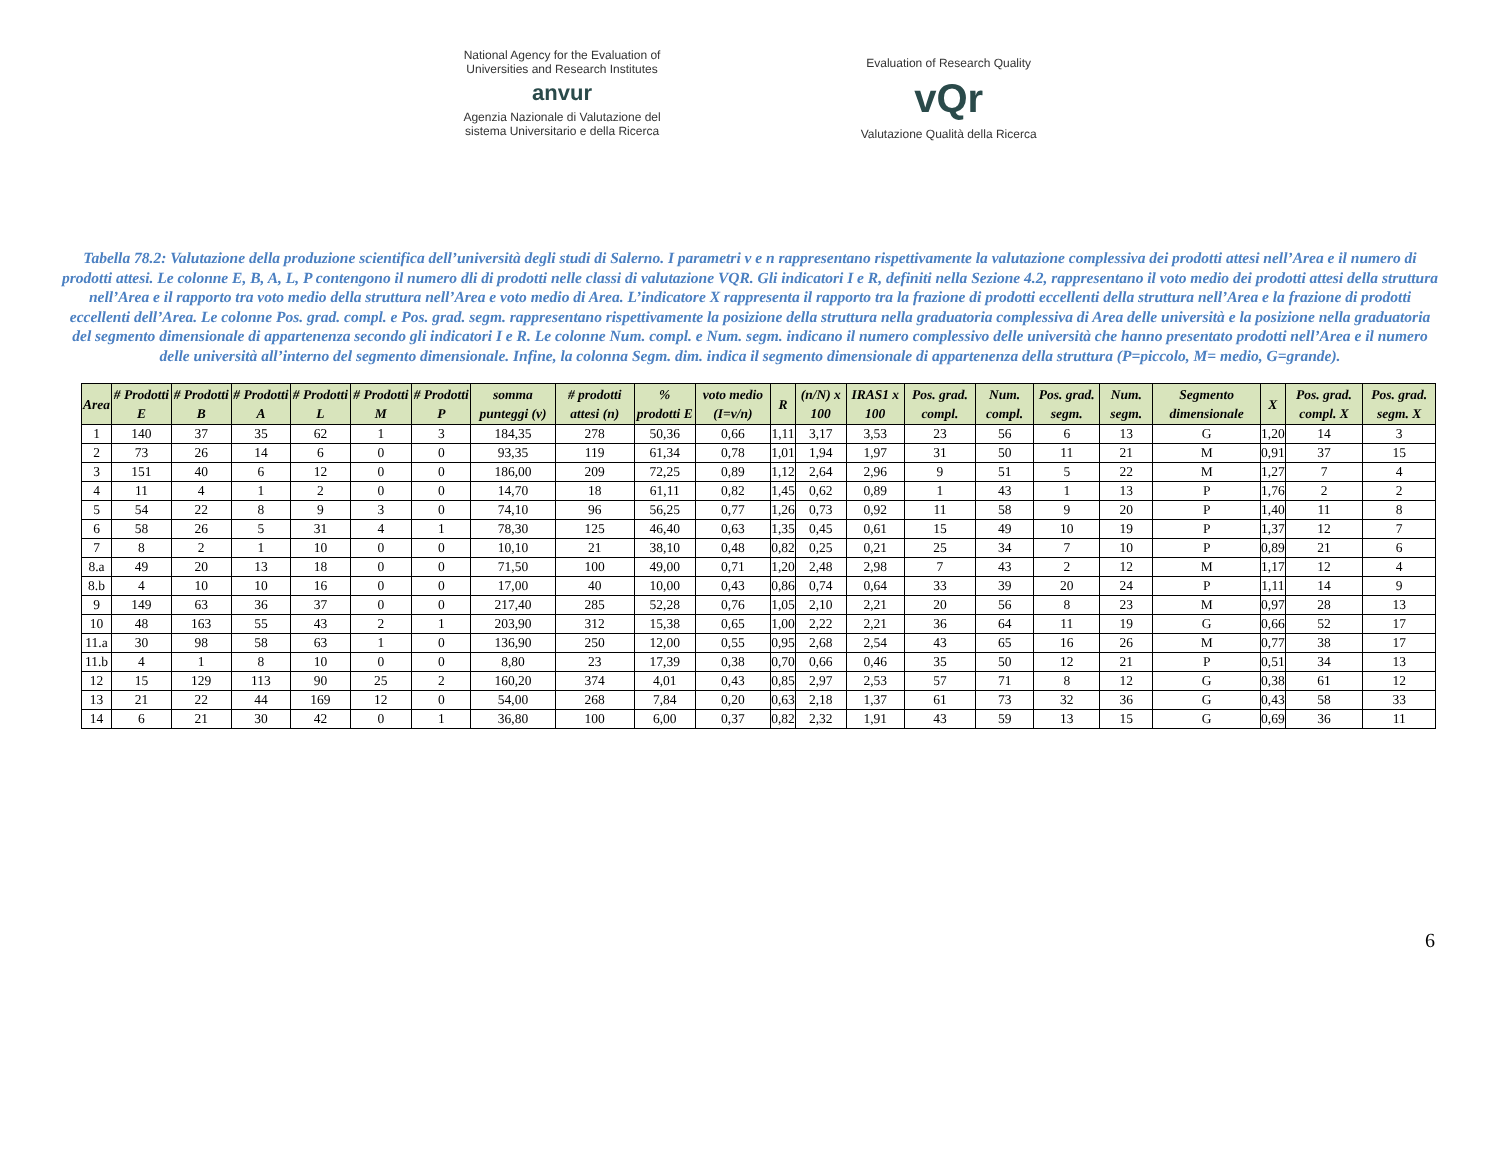National Agency for the Evaluation of
Universities and Research Institutes
anvur
Agenzia Nazionale di Valutazione del
sistema Universitario e della Ricerca
Evaluation of Research Quality
vQr
Valutazione Qualità della Ricerca
Tabella 78.2: Valutazione della produzione scientifica dell’università degli studi di Salerno. I parametri v e n rappresentano rispettivamente la valutazione complessiva dei prodotti attesi nell’Area e il numero di prodotti attesi. Le colonne E, B, A, L, P contengono il numero dli di prodotti nelle classi di valutazione VQR. Gli indicatori I e R, definiti nella Sezione 4.2, rappresentano il voto medio dei prodotti attesi della struttura nell’Area e il rapporto tra voto medio della struttura nell’Area e voto medio di Area. L’indicatore X rappresenta il rapporto tra la frazione di prodotti eccellenti della struttura nell’Area e la frazione di prodotti eccellenti dell’Area. Le colonne Pos. grad. compl. e Pos. grad. segm. rappresentano rispettivamente la posizione della struttura nella graduatoria complessiva di Area delle università e la posizione nella graduatoria del segmento dimensionale di appartenenza secondo gli indicatori I e R. Le colonne Num. compl. e Num. segm. indicano il numero complessivo delle università che hanno presentato prodotti nell’Area e il numero delle università all’interno del segmento dimensionale. Infine, la colonna Segm. dim. indica il segmento dimensionale di appartenenza della struttura (P=piccolo, M= medio, G=grande).
| Area | # Prodotti E | # Prodotti B | # Prodotti A | # Prodotti L | # Prodotti M | # Prodotti P | somma punteggi (v) | # prodotti attesi (n) | % prodotti E | voto medio (I=v/n) | R | (n/N) x 100 | IRAS1 x 100 | Pos. grad. compl. | Num. compl. | Pos. grad. segm. | Num. segm. | Segmento dimensionale | X | Pos. grad. compl. X | Pos. grad. segm. X |
| --- | --- | --- | --- | --- | --- | --- | --- | --- | --- | --- | --- | --- | --- | --- | --- | --- | --- | --- | --- | --- | --- |
| 1 | 140 | 37 | 35 | 62 | 1 | 3 | 184,35 | 278 | 50,36 | 0,66 | 1,11 | 3,17 | 3,53 | 23 | 56 | 6 | 13 | G | 1,20 | 14 | 3 |
| 2 | 73 | 26 | 14 | 6 | 0 | 0 | 93,35 | 119 | 61,34 | 0,78 | 1,01 | 1,94 | 1,97 | 31 | 50 | 11 | 21 | M | 0,91 | 37 | 15 |
| 3 | 151 | 40 | 6 | 12 | 0 | 0 | 186,00 | 209 | 72,25 | 0,89 | 1,12 | 2,64 | 2,96 | 9 | 51 | 5 | 22 | M | 1,27 | 7 | 4 |
| 4 | 11 | 4 | 1 | 2 | 0 | 0 | 14,70 | 18 | 61,11 | 0,82 | 1,45 | 0,62 | 0,89 | 1 | 43 | 1 | 13 | P | 1,76 | 2 | 2 |
| 5 | 54 | 22 | 8 | 9 | 3 | 0 | 74,10 | 96 | 56,25 | 0,77 | 1,26 | 0,73 | 0,92 | 11 | 58 | 9 | 20 | P | 1,40 | 11 | 8 |
| 6 | 58 | 26 | 5 | 31 | 4 | 1 | 78,30 | 125 | 46,40 | 0,63 | 1,35 | 0,45 | 0,61 | 15 | 49 | 10 | 19 | P | 1,37 | 12 | 7 |
| 7 | 8 | 2 | 1 | 10 | 0 | 0 | 10,10 | 21 | 38,10 | 0,48 | 0,82 | 0,25 | 0,21 | 25 | 34 | 7 | 10 | P | 0,89 | 21 | 6 |
| 8.a | 49 | 20 | 13 | 18 | 0 | 0 | 71,50 | 100 | 49,00 | 0,71 | 1,20 | 2,48 | 2,98 | 7 | 43 | 2 | 12 | M | 1,17 | 12 | 4 |
| 8.b | 4 | 10 | 10 | 16 | 0 | 0 | 17,00 | 40 | 10,00 | 0,43 | 0,86 | 0,74 | 0,64 | 33 | 39 | 20 | 24 | P | 1,11 | 14 | 9 |
| 9 | 149 | 63 | 36 | 37 | 0 | 0 | 217,40 | 285 | 52,28 | 0,76 | 1,05 | 2,10 | 2,21 | 20 | 56 | 8 | 23 | M | 0,97 | 28 | 13 |
| 10 | 48 | 163 | 55 | 43 | 2 | 1 | 203,90 | 312 | 15,38 | 0,65 | 1,00 | 2,22 | 2,21 | 36 | 64 | 11 | 19 | G | 0,66 | 52 | 17 |
| 11.a | 30 | 98 | 58 | 63 | 1 | 0 | 136,90 | 250 | 12,00 | 0,55 | 0,95 | 2,68 | 2,54 | 43 | 65 | 16 | 26 | M | 0,77 | 38 | 17 |
| 11.b | 4 | 1 | 8 | 10 | 0 | 0 | 8,80 | 23 | 17,39 | 0,38 | 0,70 | 0,66 | 0,46 | 35 | 50 | 12 | 21 | P | 0,51 | 34 | 13 |
| 12 | 15 | 129 | 113 | 90 | 25 | 2 | 160,20 | 374 | 4,01 | 0,43 | 0,85 | 2,97 | 2,53 | 57 | 71 | 8 | 12 | G | 0,38 | 61 | 12 |
| 13 | 21 | 22 | 44 | 169 | 12 | 0 | 54,00 | 268 | 7,84 | 0,20 | 0,63 | 2,18 | 1,37 | 61 | 73 | 32 | 36 | G | 0,43 | 58 | 33 |
| 14 | 6 | 21 | 30 | 42 | 0 | 1 | 36,80 | 100 | 6,00 | 0,37 | 0,82 | 2,32 | 1,91 | 43 | 59 | 13 | 15 | G | 0,69 | 36 | 11 |
6